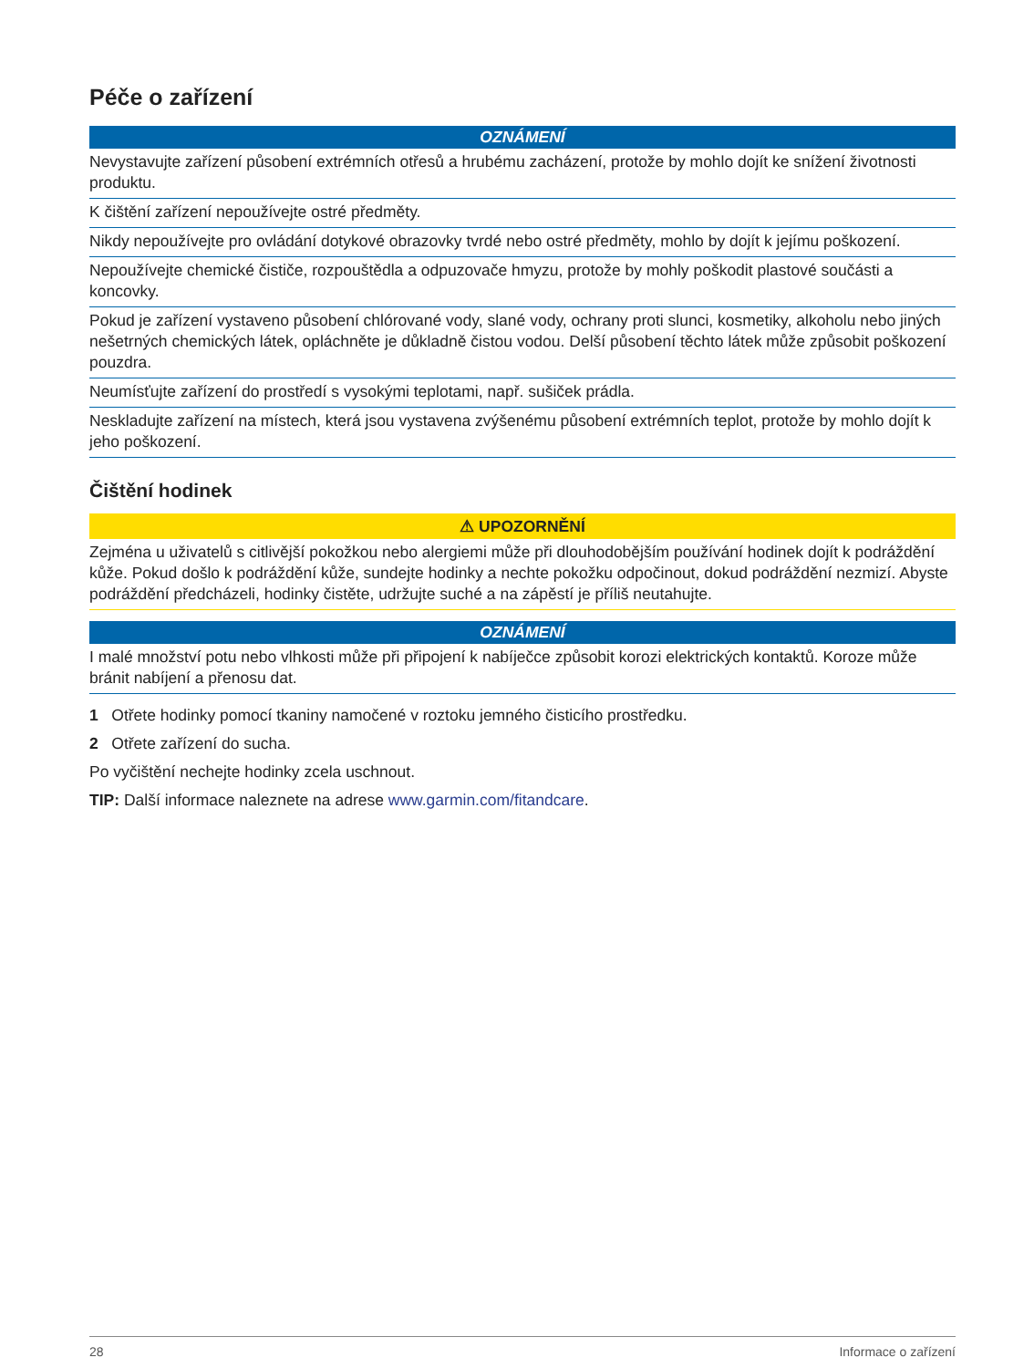Péče o zařízení
OZNÁMENÍ
Nevystavujte zařízení působení extrémních otřesů a hrubému zacházení, protože by mohlo dojít ke snížení životnosti produktu.
K čištění zařízení nepoužívejte ostré předměty.
Nikdy nepoužívejte pro ovládání dotykové obrazovky tvrdé nebo ostré předměty, mohlo by dojít k jejímu poškození.
Nepoužívejte chemické čističe, rozpouštědla a odpuzovače hmyzu, protože by mohly poškodit plastové součásti a koncovky.
Pokud je zařízení vystaveno působení chlórované vody, slané vody, ochrany proti slunci, kosmetiky, alkoholu nebo jiných nešetrných chemických látek, opláchněte je důkladně čistou vodou. Delší působení těchto látek může způsobit poškození pouzdra.
Neumísťujte zařízení do prostředí s vysokými teplotami, např. sušiček prádla.
Neskladujte zařízení na místech, která jsou vystavena zvýšenému působení extrémních teplot, protože by mohlo dojít k jeho poškození.
Čištění hodinek
⚠ UPOZORNĚNÍ
Zejména u uživatelů s citlivější pokožkou nebo alergiemi může při dlouhodobějším používání hodinek dojít k podráždění kůže. Pokud došlo k podráždění kůže, sundejte hodinky a nechte pokožku odpočinout, dokud podráždění nezmizí. Abyste podráždění předcházeli, hodinky čistěte, udržujte suché a na zápěstí je příliš neutahujte.
OZNÁMENÍ
I malé množství potu nebo vlhkosti může při připojení k nabíječce způsobit korozi elektrických kontaktů. Koroze může bránit nabíjení a přenosu dat.
1 Otřete hodinky pomocí tkaniny namočené v roztoku jemného čisticího prostředku.
2 Otřete zařízení do sucha.
Po vyčištění nechejte hodinky zcela uschnout.
TIP: Další informace naleznete na adrese www.garmin.com/fitandcare.
28 Informace o zařízení